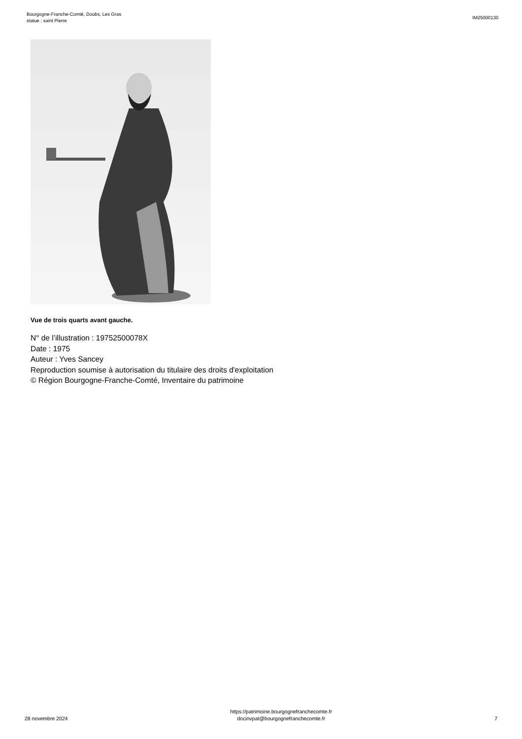Bourgogne-Franche-Comté, Doubs, Les Gras
statue : saint Pierre
IM25000130
Vue de trois quarts avant gauche.
N° de l’illustration : 19752500078X
Date : 1975
Auteur : Yves Sancey
Reproduction soumise à autorisation du titulaire des droits d'exploitation
© Région Bourgogne-Franche-Comté, Inventaire du patrimoine
28 novembre 2024
https://patrimoine.bourgognefranchecomte.fr
docinvpat@bourgognefranchecomte.fr
7